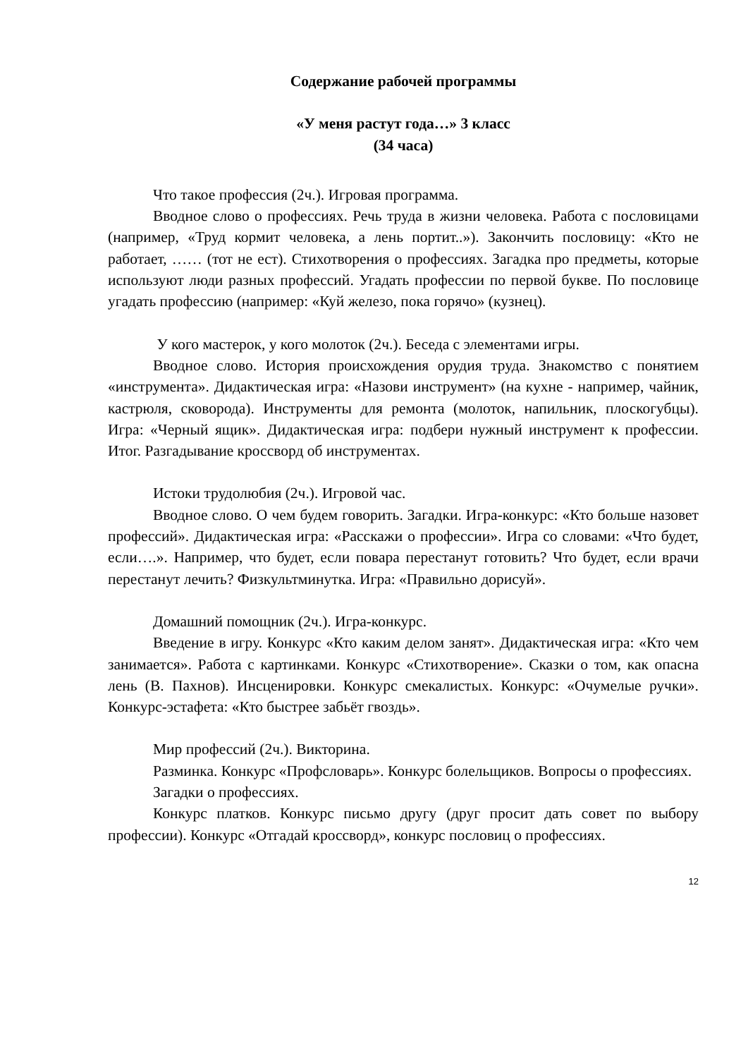Содержание рабочей программы
«У меня растут года…» 3 класс
(34 часа)
Что такое профессия (2ч.). Игровая программа.
Вводное слово о профессиях. Речь труда в жизни человека. Работа с пословицами (например, «Труд кормит человека, а лень портит..»). Закончить пословицу: «Кто не работает, …… (тот не ест). Стихотворения о профессиях. Загадка про предметы, которые используют люди разных профессий. Угадать профессии по первой букве. По пословице угадать профессию (например: «Куй железо, пока горячо» (кузнец).
У кого мастерок, у кого молоток (2ч.). Беседа с элементами игры.
Вводное слово. История происхождения орудия труда. Знакомство с понятием «инструмента». Дидактическая игра: «Назови инструмент» (на кухне - например, чайник, кастрюля, сковорода). Инструменты для ремонта (молоток, напильник, плоскогубцы). Игра: «Черный ящик». Дидактическая игра: подбери нужный инструмент к профессии. Итог. Разгадывание кроссворд об инструментах.
Истоки трудолюбия (2ч.). Игровой час.
Вводное слово. О чем будем говорить. Загадки. Игра-конкурс: «Кто больше назовет профессий». Дидактическая игра: «Расскажи о профессии». Игра со словами: «Что будет, если….». Например, что будет, если повара перестанут готовить? Что будет, если врачи перестанут лечить? Физкультминутка. Игра: «Правильно дорисуй».
Домашний помощник (2ч.). Игра-конкурс.
Введение в игру. Конкурс «Кто каким делом занят». Дидактическая игра: «Кто чем занимается». Работа с картинками. Конкурс «Стихотворение». Сказки о том, как опасна лень (В. Пахнов). Инсценировки. Конкурс смекалистых. Конкурс: «Очумелые ручки». Конкурс-эстафета: «Кто быстрее забьёт гвоздь».
Мир профессий (2ч.). Викторина.
Разминка. Конкурс «Профсловарь». Конкурс болельщиков. Вопросы о профессиях.
Загадки о профессиях.
Конкурс платков. Конкурс письмо другу (друг просит дать совет по выбору профессии). Конкурс «Отгадай кроссворд», конкурс пословиц о профессиях.
12